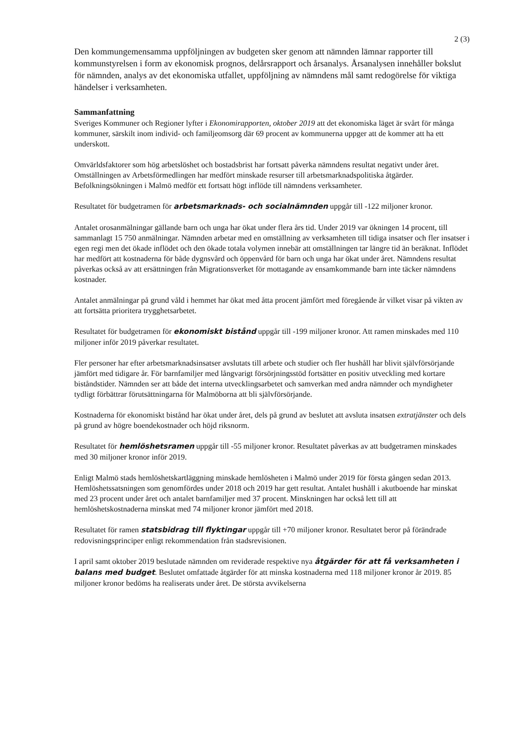2 (3)
Den kommungemensamma uppföljningen av budgeten sker genom att nämnden lämnar rapporter till kommunstyrelsen i form av ekonomisk prognos, delårsrapport och årsanalys. Årsanalysen innehåller bokslut för nämnden, analys av det ekonomiska utfallet, uppföljning av nämndens mål samt redogörelse för viktiga händelser i verksamheten.
Sammanfattning
Sveriges Kommuner och Regioner lyfter i Ekonomirapporten, oktober 2019 att det ekonomiska läget är svårt för många kommuner, särskilt inom individ- och familjeomsorg där 69 procent av kommunerna uppger att de kommer att ha ett underskott.
Omvärldsfaktorer som hög arbetslöshet och bostadsbrist har fortsatt påverka nämndens resultat negativt under året. Omställningen av Arbetsförmedlingen har medfört minskade resurser till arbetsmarknadspolitiska åtgärder. Befolkningsökningen i Malmö medför ett fortsatt högt inflöde till nämndens verksamheter.
Resultatet för budgetramen för arbetsmarknads- och socialnämnden uppgår till -122 miljoner kronor.
Antalet orosanmälningar gällande barn och unga har ökat under flera års tid. Under 2019 var ökningen 14 procent, till sammanlagt 15 750 anmälningar. Nämnden arbetar med en omställning av verksamheten till tidiga insatser och fler insatser i egen regi men det ökade inflödet och den ökade totala volymen innebär att omställningen tar längre tid än beräknat. Inflödet har medfört att kostnaderna för både dygnsvård och öppenvård för barn och unga har ökat under året. Nämndens resultat påverkas också av att ersättningen från Migrationsverket för mottagande av ensamkommande barn inte täcker nämndens kostnader.
Antalet anmälningar på grund våld i hemmet har ökat med åtta procent jämfört med föregående år vilket visar på vikten av att fortsätta prioritera trygghetsarbetet.
Resultatet för budgetramen för ekonomiskt bistånd uppgår till -199 miljoner kronor. Att ramen minskades med 110 miljoner inför 2019 påverkar resultatet.
Fler personer har efter arbetsmarknadsinsatser avslutats till arbete och studier och fler hushåll har blivit självförsörjande jämfört med tidigare år. För barnfamiljer med långvarigt försörjningsstöd fortsätter en positiv utveckling med kortare biståndstider. Nämnden ser att både det interna utvecklingsarbetet och samverkan med andra nämnder och myndigheter tydligt förbättrar förutsättningarna för Malmöborna att bli självförsörjande.
Kostnaderna för ekonomiskt bistånd har ökat under året, dels på grund av beslutet att avsluta insatsen extratjänster och dels på grund av högre boendekostnader och höjd riksnorm.
Resultatet för hemlöshetsramen uppgår till -55 miljoner kronor. Resultatet påverkas av att budgetramen minskades med 30 miljoner kronor inför 2019.
Enligt Malmö stads hemlöshetskartläggning minskade hemlösheten i Malmö under 2019 för första gången sedan 2013. Hemlöshetssatsningen som genomfördes under 2018 och 2019 har gett resultat. Antalet hushåll i akutboende har minskat med 23 procent under året och antalet barnfamiljer med 37 procent. Minskningen har också lett till att hemlöshetskostnaderna minskat med 74 miljoner kronor jämfört med 2018.
Resultatet för ramen statsbidrag till flyktingar uppgår till +70 miljoner kronor. Resultatet beror på förändrade redovisningsprinciper enligt rekommendation från stadsrevisionen.
I april samt oktober 2019 beslutade nämnden om reviderade respektive nya åtgärder för att få verksamheten i balans med budget. Beslutet omfattade åtgärder för att minska kostnaderna med 118 miljoner kronor år 2019. 85 miljoner kronor bedöms ha realiserats under året. De största avvikelserna